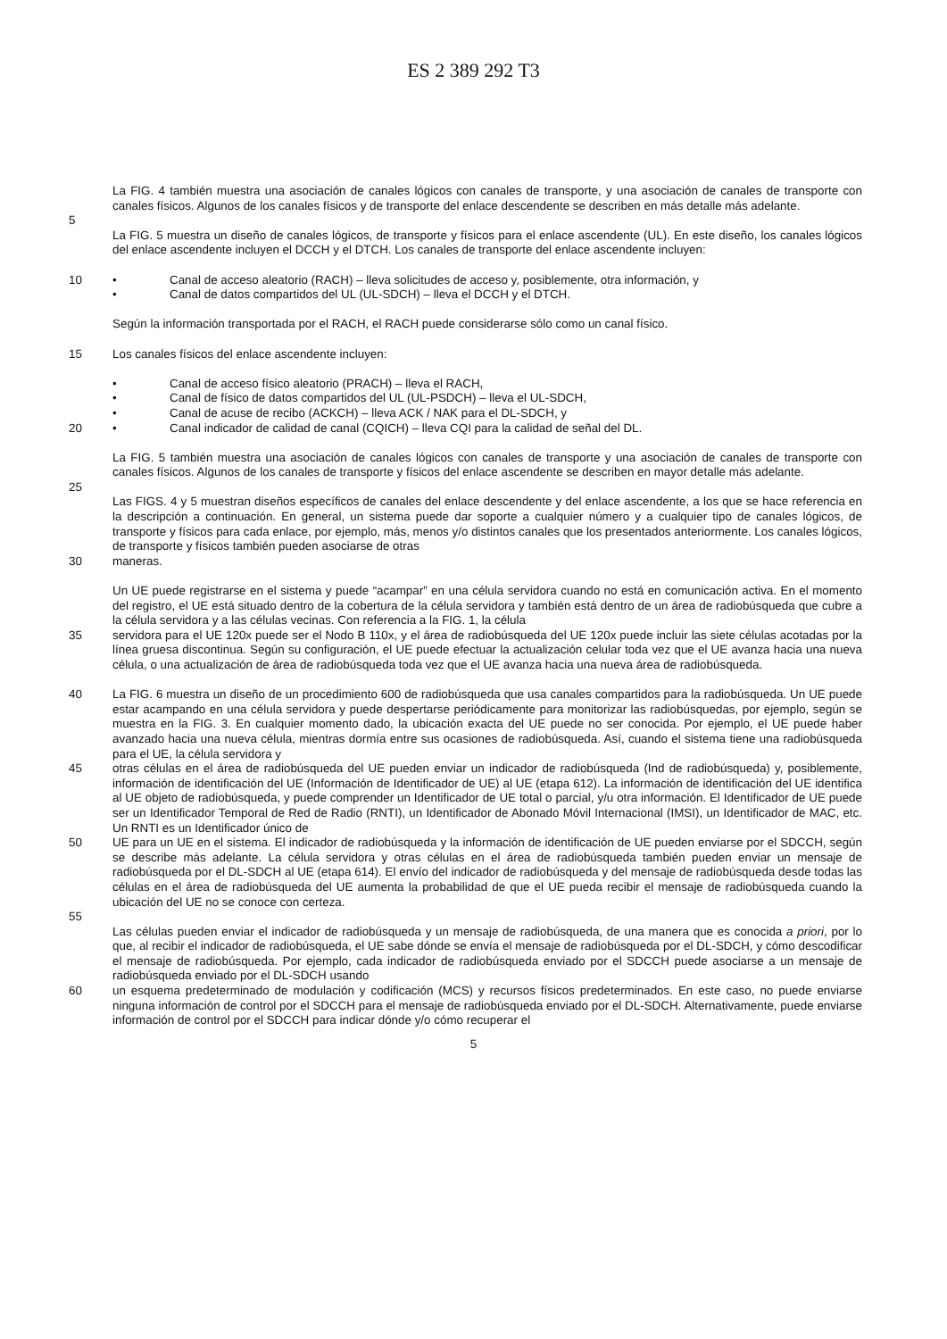ES 2 389 292 T3
La FIG. 4 también muestra una asociación de canales lógicos con canales de transporte, y una asociación de canales de transporte con canales físicos. Algunos de los canales físicos y de transporte del enlace descendente se describen en más detalle más adelante.
5
La FIG. 5 muestra un diseño de canales lógicos, de transporte y físicos para el enlace ascendente (UL). En este diseño, los canales lógicos del enlace ascendente incluyen el DCCH y el DTCH. Los canales de transporte del enlace ascendente incluyen:
10 • Canal de acceso aleatorio (RACH) – lleva solicitudes de acceso y, posiblemente, otra información, y
• Canal de datos compartidos del UL (UL-SDCH) – lleva el DCCH y el DTCH.
Según la información transportada por el RACH, el RACH puede considerarse sólo como un canal físico.
15 Los canales físicos del enlace ascendente incluyen:
• Canal de acceso físico aleatorio (PRACH) – lleva el RACH,
• Canal de físico de datos compartidos del UL (UL-PSDCH) – lleva el UL-SDCH,
• Canal de acuse de recibo (ACKCH) – lleva ACK / NAK para el DL-SDCH, y
20 • Canal indicador de calidad de canal (CQICH) – lleva CQI para la calidad de señal del DL.
La FIG. 5 también muestra una asociación de canales lógicos con canales de transporte y una asociación de canales de transporte con canales físicos. Algunos de los canales de transporte y físicos del enlace ascendente se describen en mayor detalle más adelante.
25
Las FIGS. 4 y 5 muestran diseños específicos de canales del enlace descendente y del enlace ascendente, a los que se hace referencia en la descripción a continuación. En general, un sistema puede dar soporte a cualquier número y a cualquier tipo de canales lógicos, de transporte y físicos para cada enlace, por ejemplo, más, menos y/o distintos canales que los presentados anteriormente. Los canales lógicos, de transporte y físicos también pueden asociarse de otras
30 maneras.
Un UE puede registrarse en el sistema y puede “acampar” en una célula servidora cuando no está en comunicación activa. En el momento del registro, el UE está situado dentro de la cobertura de la célula servidora y también está dentro de un área de radiobúsqueda que cubre a la célula servidora y a las células vecinas. Con referencia a la FIG. 1, la célula
35 servidora para el UE 120x puede ser el Nodo B 110x, y el área de radiobúsqueda del UE 120x puede incluir las siete células acotadas por la línea gruesa discontinua. Según su configuración, el UE puede efectuar la actualización celular toda vez que el UE avanza hacia una nueva célula, o una actualización de área de radiobúsqueda toda vez que el UE avanza hacia una nueva área de radiobúsqueda.
40 La FIG. 6 muestra un diseño de un procedimiento 600 de radiobúsqueda que usa canales compartidos para la radiobúsqueda. Un UE puede estar acampando en una célula servidora y puede despertarse periódicamente para monitorizar las radiobúsquedas, por ejemplo, según se muestra en la FIG. 3. En cualquier momento dado, la ubicación exacta del UE puede no ser conocida. Por ejemplo, el UE puede haber avanzado hacia una nueva célula, mientras dormía entre sus ocasiones de radiobúsqueda. Así, cuando el sistema tiene una radiobúsqueda para el UE, la célula servidora y
45 otras células en el área de radiobúsqueda del UE pueden enviar un indicador de radiobúsqueda (Ind de radiobúsqueda) y, posiblemente, información de identificación del UE (Información de Identificador de UE) al UE (etapa 612). La información de identificación del UE identifica al UE objeto de radiobúsqueda, y puede comprender un Identificador de UE total o parcial, y/u otra información. El Identificador de UE puede ser un Identificador Temporal de Red de Radio (RNTI), un Identificador de Abonado Móvil Internacional (IMSI), un Identificador de MAC, etc. Un RNTI es un Identificador único de
50 UE para un UE en el sistema. El indicador de radiobúsqueda y la información de identificación de UE pueden enviarse por el SDCCH, según se describe más adelante. La célula servidora y otras células en el área de radiobúsqueda también pueden enviar un mensaje de radiobúsqueda por el DL-SDCH al UE (etapa 614). El envío del indicador de radiobúsqueda y del mensaje de radiobúsqueda desde todas las células en el área de radiobúsqueda del UE aumenta la probabilidad de que el UE pueda recibir el mensaje de radiobúsqueda cuando la ubicación del UE no se conoce con certeza.
55
Las células pueden enviar el indicador de radiobúsqueda y un mensaje de radiobúsqueda, de una manera que es conocida a priori, por lo que, al recibir el indicador de radiobúsqueda, el UE sabe dónde se envía el mensaje de radiobúsqueda por el DL-SDCH, y cómo descodificar el mensaje de radiobúsqueda. Por ejemplo, cada indicador de radiobúsqueda enviado por el SDCCH puede asociarse a un mensaje de radiobúsqueda enviado por el DL-SDCH usando
60 un esquema predeterminado de modulación y codificación (MCS) y recursos físicos predeterminados. En este caso, no puede enviarse ninguna información de control por el SDCCH para el mensaje de radiobúsqueda enviado por el DL-SDCH. Alternativamente, puede enviarse información de control por el SDCCH para indicar dónde y/o cómo recuperar el
5